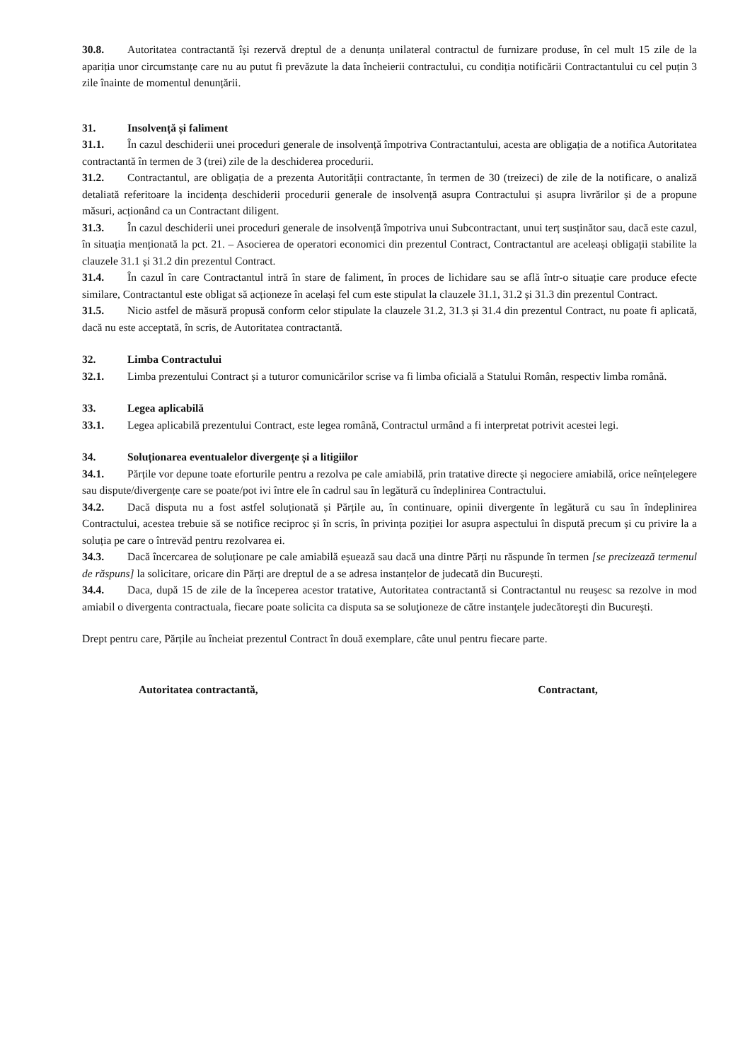30.8. Autoritatea contractantă își rezervă dreptul de a denunța unilateral contractul de furnizare produse, în cel mult 15 zile de la apariția unor circumstanțe care nu au putut fi prevăzute la data încheierii contractului, cu condiția notificării Contractantului cu cel puțin 3 zile înainte de momentul denunțării.
31. Insolvență și faliment
31.1. În cazul deschiderii unei proceduri generale de insolvență împotriva Contractantului, acesta are obligația de a notifica Autoritatea contractantă în termen de 3 (trei) zile de la deschiderea procedurii.
31.2. Contractantul, are obligația de a prezenta Autorității contractante, în termen de 30 (treizeci) de zile de la notificare, o analiză detaliată referitoare la incidența deschiderii procedurii generale de insolvență asupra Contractului și asupra livrărilor și de a propune măsuri, acționând ca un Contractant diligent.
31.3. În cazul deschiderii unei proceduri generale de insolvență împotriva unui Subcontractant, unui terț susținător sau, dacă este cazul, în situația menționată la pct. 21. – Asocierea de operatori economici din prezentul Contract, Contractantul are aceleași obligații stabilite la clauzele 31.1 și 31.2 din prezentul Contract.
31.4. În cazul în care Contractantul intră în stare de faliment, în proces de lichidare sau se află într-o situație care produce efecte similare, Contractantul este obligat să acționeze în același fel cum este stipulat la clauzele 31.1, 31.2 și 31.3 din prezentul Contract.
31.5. Nicio astfel de măsură propusă conform celor stipulate la clauzele 31.2, 31.3 și 31.4 din prezentul Contract, nu poate fi aplicată, dacă nu este acceptată, în scris, de Autoritatea contractantă.
32. Limba Contractului
32.1. Limba prezentului Contract și a tuturor comunicărilor scrise va fi limba oficială a Statului Român, respectiv limba română.
33. Legea aplicabilă
33.1. Legea aplicabilă prezentului Contract, este legea română, Contractul urmând a fi interpretat potrivit acestei legi.
34. Soluționarea eventualelor divergențe și a litigiilor
34.1. Părțile vor depune toate eforturile pentru a rezolva pe cale amiabilă, prin tratative directe și negociere amiabilă, orice neînțelegere sau dispute/divergențe care se poate/pot ivi între ele în cadrul sau în legătură cu îndeplinirea Contractului.
34.2. Dacă disputa nu a fost astfel soluționată și Părțile au, în continuare, opinii divergente în legătură cu sau în îndeplinirea Contractului, acestea trebuie să se notifice reciproc și în scris, în privința poziției lor asupra aspectului în dispută precum și cu privire la a soluția pe care o întrevăd pentru rezolvarea ei.
34.3. Dacă încercarea de soluționare pe cale amiabilă eșuează sau dacă una dintre Părți nu răspunde în termen [se precizează termenul de răspuns] la solicitare, oricare din Părți are dreptul de a se adresa instanțelor de judecată din București.
34.4. Daca, după 15 de zile de la începerea acestor tratative, Autoritatea contractantă si Contractantul nu reuşesc sa rezolve in mod amiabil o divergenta contractuala, fiecare poate solicita ca disputa sa se soluţioneze de către instanţele judecătoreşti din Bucureşti.
Drept pentru care, Părțile au încheiat prezentul Contract în două exemplare, câte unul pentru fiecare parte.
Autoritatea contractantă, Contractant,